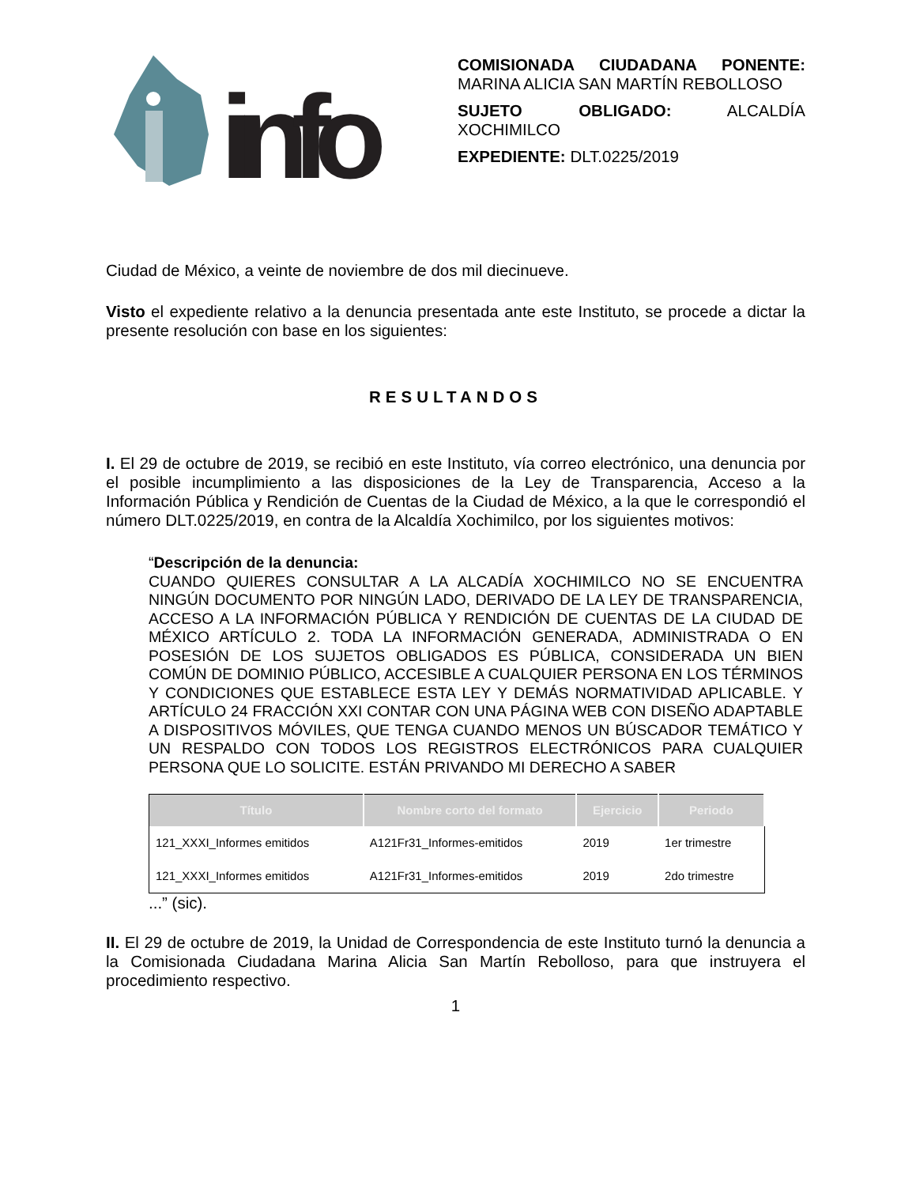info
COMISIONADA CIUDADANA PONENTE: MARINA ALICIA SAN MARTÍN REBOLLOSO
SUJETO OBLIGADO: ALCALDÍA XOCHIMILCO
EXPEDIENTE: DLT.0225/2019
Ciudad de México, a veinte de noviembre de dos mil diecinueve.
Visto el expediente relativo a la denuncia presentada ante este Instituto, se procede a dictar la presente resolución con base en los siguientes:
RESULTANDOS
I. El 29 de octubre de 2019, se recibió en este Instituto, vía correo electrónico, una denuncia por el posible incumplimiento a las disposiciones de la Ley de Transparencia, Acceso a la Información Pública y Rendición de Cuentas de la Ciudad de México, a la que le correspondió el número DLT.0225/2019, en contra de la Alcaldía Xochimilco, por los siguientes motivos:
“Descripción de la denuncia:
CUANDO QUIERES CONSULTAR A LA ALCADÍA XOCHIMILCO NO SE ENCUENTRA NINGÚN DOCUMENTO POR NINGÚN LADO, DERIVADO DE LA LEY DE TRANSPARENCIA, ACCESO A LA INFORMACIÓN PÚBLICA Y RENDICIÓN DE CUENTAS DE LA CIUDAD DE MÉXICO ARTÍCULO 2. TODA LA INFORMACIÓN GENERADA, ADMINISTRADA O EN POSESIÓN DE LOS SUJETOS OBLIGADOS ES PÚBLICA, CONSIDERADA UN BIEN COMÚN DE DOMINIO PÚBLICO, ACCESIBLE A CUALQUIER PERSONA EN LOS TÉRMINOS Y CONDICIONES QUE ESTABLECE ESTA LEY Y DEMÁS NORMATIVIDAD APLICABLE. Y ARTÍCULO 24 FRACCIÓN XXI CONTAR CON UNA PÁGINA WEB CON DISEÑO ADAPTABLE A DISPOSITIVOS MÓVILES, QUE TENGA CUANDO MENOS UN BÚSCADOR TEMÁTICO Y UN RESPALDO CON TODOS LOS REGISTROS ELECTRÓNICOS PARA CUALQUIER PERSONA QUE LO SOLICITE. ESTÁN PRIVANDO MI DERECHO A SABER
| Título | Nombre corto del formato | Ejercicio | Periodo |
| --- | --- | --- | --- |
| 121_XXXI_Informes emitidos | A121Fr31_Informes-emitidos | 2019 | 1er trimestre |
| 121_XXXI_Informes emitidos | A121Fr31_Informes-emitidos | 2019 | 2do trimestre |
...” (sic).
II. El 29 de octubre de 2019, la Unidad de Correspondencia de este Instituto turnó la denuncia a la Comisionada Ciudadana Marina Alicia San Martín Rebolloso, para que instruyera el procedimiento respectivo.
1